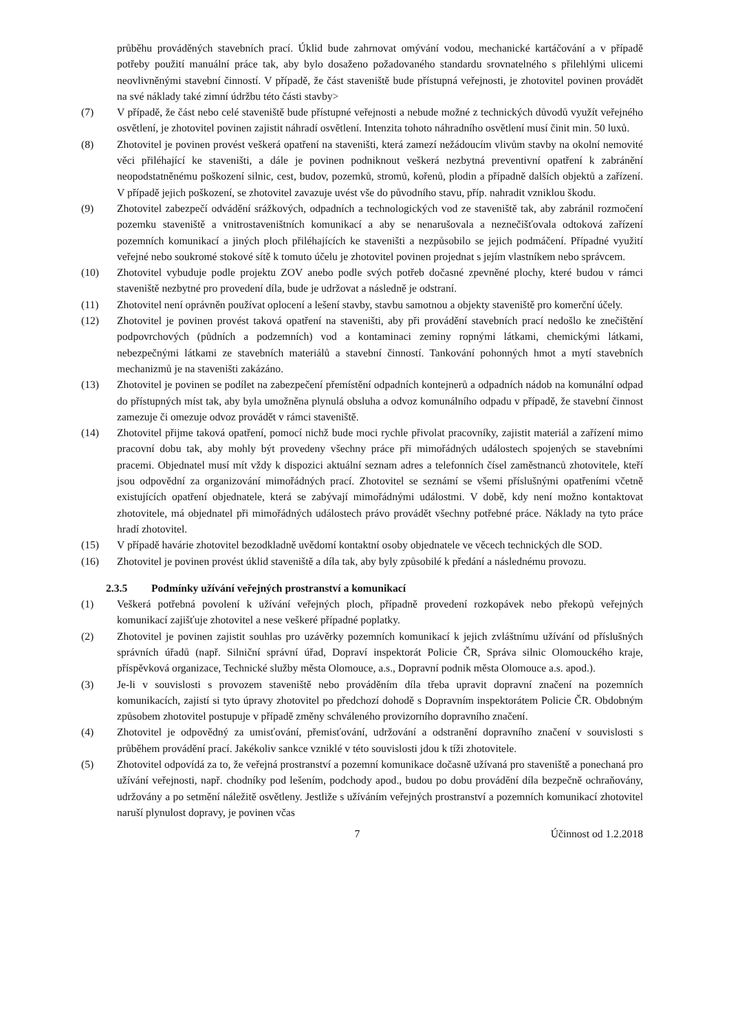průběhu prováděných stavebních prací. Úklid bude zahrnovat omývání vodou, mechanické kartáčování a v případě potřeby použití manuální práce tak, aby bylo dosaženo požadovaného standardu srovnatelného s přilehlými ulicemi neovlivněnými stavební činností. V případě, že část staveniště bude přístupná veřejnosti, je zhotovitel povinen provádět na své náklady také zimní údržbu této části stavby>
(7) V případě, že část nebo celé staveniště bude přístupné veřejnosti a nebude možné z technických důvodů využít veřejného osvětlení, je zhotovitel povinen zajistit náhradí osvětlení. Intenzita tohoto náhradního osvětlení musí činit min. 50 luxů.
(8) Zhotovitel je povinen provést veškerá opatření na staveništi, která zamezí nežádoucím vlivům stavby na okolní nemovité věci přiléhající ke staveništi, a dále je povinen podniknout veškerá nezbytná preventivní opatření k zabránění neopodstatněnému poškození silnic, cest, budov, pozemků, stromů, kořenů, plodin a případně dalších objektů a zařízení. V případě jejich poškození, se zhotovitel zavazuje uvést vše do původního stavu, příp. nahradit vzniklou škodu.
(9) Zhotovitel zabezpečí odvádění srážkových, odpadních a technologických vod ze staveniště tak, aby zabránil rozmočení pozemku staveniště a vnitrostaveništních komunikací a aby se nenarušovala a neznečišťovala odtoková zařízení pozemních komunikací a jiných ploch přiléhajících ke staveništi a nezpůsobilo se jejich podmáčení. Případné využití veřejné nebo soukromé stokové sítě k tomuto účelu je zhotovitel povinen projednat s jejím vlastníkem nebo správcem.
(10) Zhotovitel vybuduje podle projektu ZOV anebo podle svých potřeb dočasné zpevněné plochy, které budou v rámci staveniště nezbytné pro provedení díla, bude je udržovat a následně je odstraní.
(11) Zhotovitel není oprávněn používat oplocení a lešení stavby, stavbu samotnou a objekty staveniště pro komerční účely.
(12) Zhotovitel je povinen provést taková opatření na staveništi, aby při provádění stavebních prací nedošlo ke znečištění podpovrchových (půdních a podzemních) vod a kontaminaci zeminy ropnými látkami, chemickými látkami, nebezpečnými látkami ze stavebních materiálů a stavební činností. Tankování pohonných hmot a mytí stavebních mechanizmů je na staveništi zakázáno.
(13) Zhotovitel je povinen se podílet na zabezpečení přemístění odpadních kontejnerů a odpadních nádob na komunální odpad do přístupných míst tak, aby byla umožněna plynulá obsluha a odvoz komunálního odpadu v případě, že stavební činnost zamezuje či omezuje odvoz provádět v rámci staveniště.
(14) Zhotovitel přijme taková opatření, pomocí nichž bude moci rychle přivolat pracovníky, zajistit materiál a zařízení mimo pracovní dobu tak, aby mohly být provedeny všechny práce při mimořádných událostech spojených se stavebními pracemi. Objednatel musí mít vždy k dispozici aktuální seznam adres a telefonních čísel zaměstnanců zhotovitele, kteří jsou odpovědní za organizování mimořádných prací. Zhotovitel se seznámí se všemi příslušnými opatřeními včetně existujících opatření objednatele, která se zabývají mimořádnými událostmi. V době, kdy není možno kontaktovat zhotovitele, má objednatel při mimořádných událostech právo provádět všechny potřebné práce. Náklady na tyto práce hradí zhotovitel.
(15) V případě havárie zhotovitel bezodkladně uvědomí kontaktní osoby objednatele ve věcech technických dle SOD.
(16) Zhotovitel je povinen provést úklid staveniště a díla tak, aby byly způsobilé k předání a následnému provozu.
2.3.5 Podmínky užívání veřejných prostranství a komunikací
(1) Veškerá potřebná povolení k užívání veřejných ploch, případně provedení rozkopávek nebo překopů veřejných komunikací zajišťuje zhotovitel a nese veškeré případné poplatky.
(2) Zhotovitel je povinen zajistit souhlas pro uzávěrky pozemních komunikací k jejich zvláštnímu užívání od příslušných správních úřadů (např. Silniční správní úřad, Dopraví inspektorát Policie ČR, Správa silnic Olomouckého kraje, příspěvková organizace, Technické služby města Olomouce, a.s., Dopravní podnik města Olomouce a.s. apod.).
(3) Je-li v souvislosti s provozem staveniště nebo prováděním díla třeba upravit dopravní značení na pozemních komunikacích, zajistí si tyto úpravy zhotovitel po předchozí dohodě s Dopravním inspektorátem Policie ČR. Obdobným způsobem zhotovitel postupuje v případě změny schváleného provizorního dopravního značení.
(4) Zhotovitel je odpovědný za umisťování, přemisťování, udržování a odstranění dopravního značení v souvislosti s průběhem provádění prací. Jakékoliv sankce vzniklé v této souvislosti jdou k tíži zhotovitele.
(5) Zhotovitel odpovídá za to, že veřejná prostranství a pozemní komunikace dočasně užívaná pro staveniště a ponechaná pro užívání veřejnosti, např. chodníky pod lešením, podchody apod., budou po dobu provádění díla bezpečně ochraňovány, udržovány a po setmění náležitě osvětleny. Jestliže s užíváním veřejných prostranství a pozemních komunikací zhotovitel naruší plynulost dopravy, je povinen včas
7 Účinnost od 1.2.2018